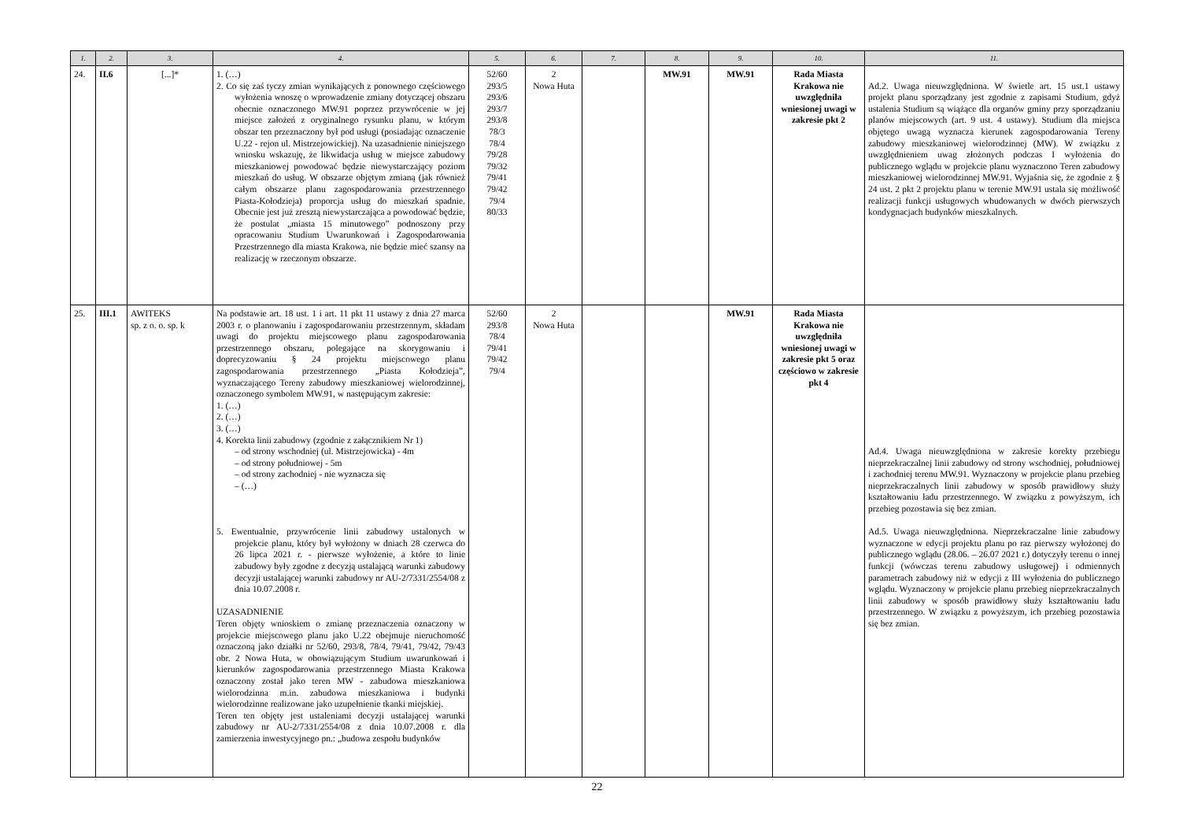| 1. | 2. | 3. | 4. | 5. | 6. | 7. | 8. | 9. | 10. | 11. |
| --- | --- | --- | --- | --- | --- | --- | --- | --- | --- | --- |
| 24. | II.6 | [...]* | 1. (…) 2. Co się zaś tyczy zmian wynikających z ponownego częściowego wyłożenia wnoszę o wprowadzenie zmiany dotyczącej obszaru obecnie oznaczonego MW.91 poprzez przywrócenie w jej miejsce założeń z oryginalnego rysunku planu, w którym obszar ten przeznaczony był pod usługi (posiadając oznaczenie U.22 - rejon ul. Mistrzejowickiej). Na uzasadnienie niniejszego wniosku wskazuję, że likwidacja usług w miejsce zabudowy mieszkaniowej powodować będzie niewystarczający poziom mieszkań do usług. W obszarze objętym zmianą (jak również całym obszarze planu zagospodarowania przestrzennego Piasta-Kołodzieja) proporcja usług do mieszkań spadnie. Obecnie jest już zresztą niewystarczająca a powodować będzie, że postulat „miasta 15 minutowego” podnoszony przy opracowaniu Studium Uwarunkowań i Zagospodarowania Przestrzennego dla miasta Krakowa, nie będzie mieć szansy na realizację w rzeczonym obszarze. | 52/60 293/5 293/6 293/7 293/8 78/3 78/4 79/28 79/32 79/41 79/42 79/4 80/33 | 2 Nowa Huta | | MW.91 | MW.91 | Rada Miasta Krakowa nie uwzględniła wniesionej uwagi w zakresie pkt 2 | Ad.2. Uwaga nieuwzględniona. W świetle art. 15 ust.1 ustawy projekt planu sporządzany jest zgodnie z zapisami Studium, gdyż ustalenia Studium są wiążące dla organów gminy przy sporządzaniu planów miejscowych (art. 9 ust. 4 ustawy). Studium dla miejsca objętego uwagą wyznacza kierunek zagospodarowania Tereny zabudowy mieszkaniowej wielorodzinnej (MW). W związku z uwzględnieniem uwag złożonych podczas I wyłożenia do publicznego wglądu w projekcie planu wyznaczono Teren zabudowy mieszkaniowej wielorodzinnej MW.91. Wyjaśnia się, że zgodnie z § 24 ust. 2 pkt 2 projektu planu w terenie MW.91 ustala się możliwość realizacji funkcji usługowych wbudowanych w dwóch pierwszych kondygnacjach budynków mieszkalnych. |
| 25. | III.1 | AWITEKS sp. z o. o. sp. k | Na podstawie art. 18 ust. 1 i art. 11 pkt 11 ustawy z dnia 27 marca 2003 r. o planowaniu i zagospodarowaniu przestrzennym, składam uwagi do projektu miejscowego planu zagospodarowania przestrzennego obszaru, polegające na skorygowaniu i doprecyzowaniu § 24 projektu miejscowego planu zagospodarowania przestrzennego „Piasta Kołodzieja”, wyznaczającego Tereny zabudowy mieszkaniowej wielorodzinnej, oznaczonego symbolem MW.91, w następującym zakresie: 1. (…) 2. (…) 3. (…) 4. Korekta linii zabudowy (zgodnie z załącznikiem Nr 1) – od strony wschodniej (ul. Mistrzejowicka) - 4m – od strony południowej - 5m – od strony zachodniej - nie wyznacza się – (…) 5. Ewentualnie, przywrócenie linii zabudowy ustalonych w projekcie planu, który był wyłożony w dniach 28 czerwca do 26 lipca 2021 r. - pierwsze wyłożenie, a które to linie zabudowy były zgodne z decyzją ustalającą warunki zabudowy decyzji ustalającej warunki zabudowy nr AU-2/7331/2554/08 z dnia 10.07.2008 r. UZASADNIENIE Teren objęty wnioskiem o zmianę przeznaczenia oznaczony w projekcie miejscowego planu jako U.22 obejmuje nieruchomość oznaczoną jako działki nr 52/60, 293/8, 78/4, 79/41, 79/42, 79/43 obr. 2 Nowa Huta, w obowiązującym Studium uwarunkowań i kierunków zagospodarowania przestrzennego Miasta Krakowa oznaczony został jako teren MW - zabudowa mieszkaniowa wielorodzinna m.in. zabudowa mieszkaniowa i budynki wielorodzinne realizowane jako uzupełnienie tkanki miejskiej. Teren ten objęty jest ustaleniami decyzji ustalającej warunki zabudowy nr AU-2/7331/2554/08 z dnia 10.07.2008 r. dla zamierzenia inwestycyjnego pn.: „budowa zespołu budynków | 52/60 293/8 78/4 79/41 79/42 79/4 | 2 Nowa Huta | | | MW.91 | Rada Miasta Krakowa nie uwzględniła wniesionej uwagi w zakresie pkt 5 oraz częściowo w zakresie pkt 4 | Ad.4. Uwaga nieuwzględniona w zakresie korekty przebiegu nieprzekraczalnej linii zabudowy od strony wschodniej, południowej i zachodniej terenu MW.91. Wyznaczony w projekcie planu przebieg nieprzekraczalnych linii zabudowy w sposób prawidłowy służy kształtowaniu ładu przestrzennego. W związku z powyższym, ich przebieg pozostawia się bez zmian. Ad.5. Uwaga nieuwzględniona. Nieprzekraczalne linie zabudowy wyznaczone w edycji projektu planu po raz pierwszy wyłożonej do publicznego wglądu (28.06. – 26.07 2021 r.) dotyczyły terenu o innej funkcji (wówczas terenu zabudowy usługowej) i odmiennych parametrach zabudowy niż w edycji z III wyłożenia do publicznego wglądu. Wyznaczony w projekcie planu przebieg nieprzekraczalnych linii zabudowy w sposób prawidłowy służy kształtowaniu ładu przestrzennego. W związku z powyższym, ich przebieg pozostawia się bez zmian. |
22